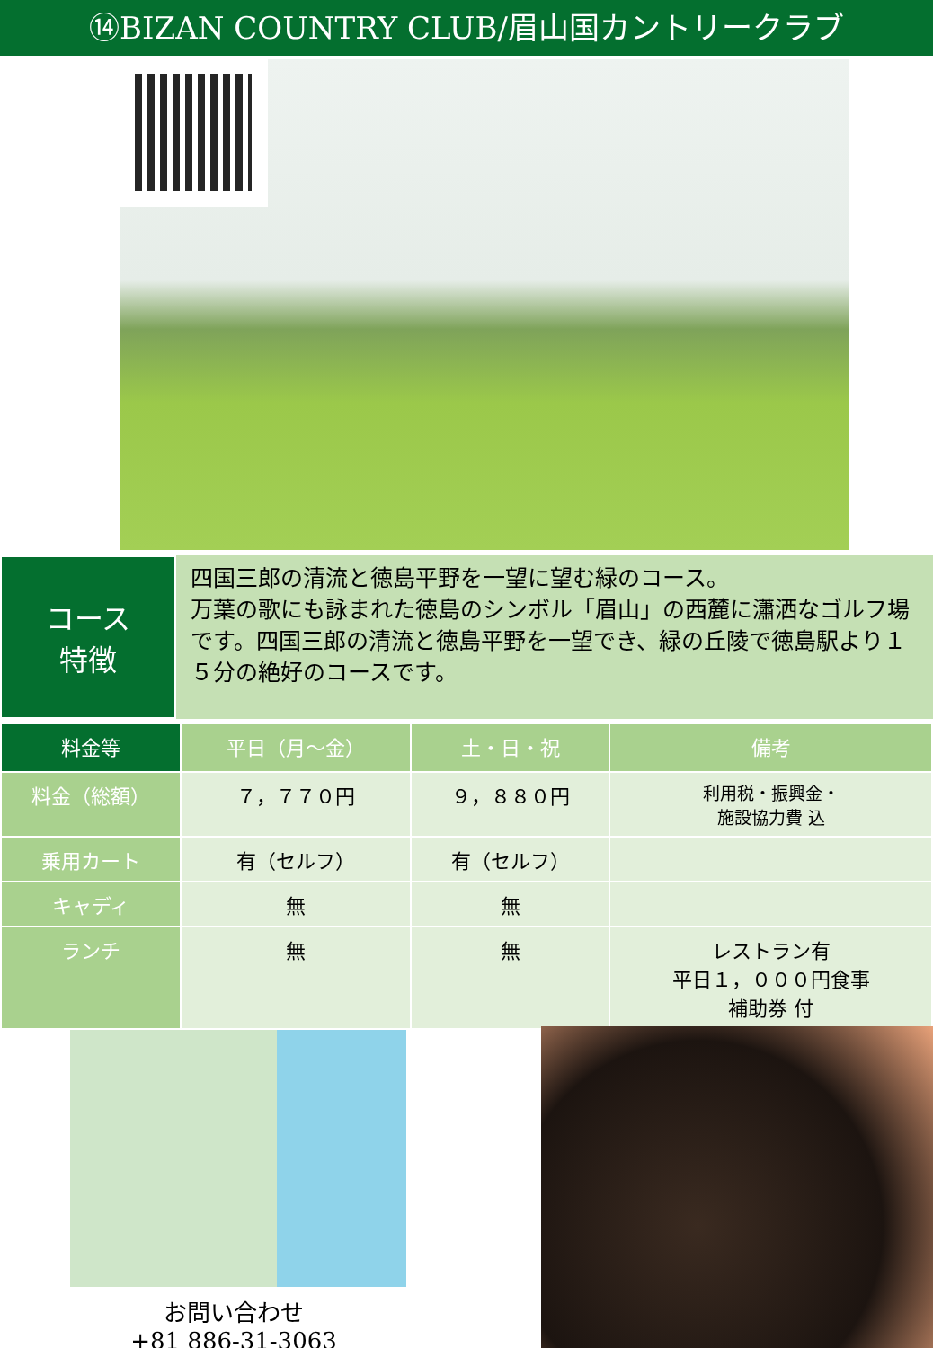⑭BIZAN COUNTRY CLUB/眉山国カントリークラブ
コース
特徴
四国三郎の清流と徳島平野を一望に望む緑のコース。
万葉の歌にも詠まれた徳島のシンボル「眉山」の西麓に瀟洒なゴルフ場です。四国三郎の清流と徳島平野を一望でき、緑の丘陵で徳島駅より１５分の絶好のコースです。
| 料金等 | 平日（月～金） | 土・日・祝 | 備考 |
| --- | --- | --- | --- |
| 料金（総額） | ７，７７０円 | ９，８８０円 | 利用税・振興金・ 施設協力費 込 |
| 乗用カート | 有（セルフ） | 有（セルフ） | |
| キャディ | 無 | 無 | |
| ランチ | 無 | 無 | レストラン有 平日１，０００円食事 補助券 付 |
お問い合わせ
+81 886-31-3063